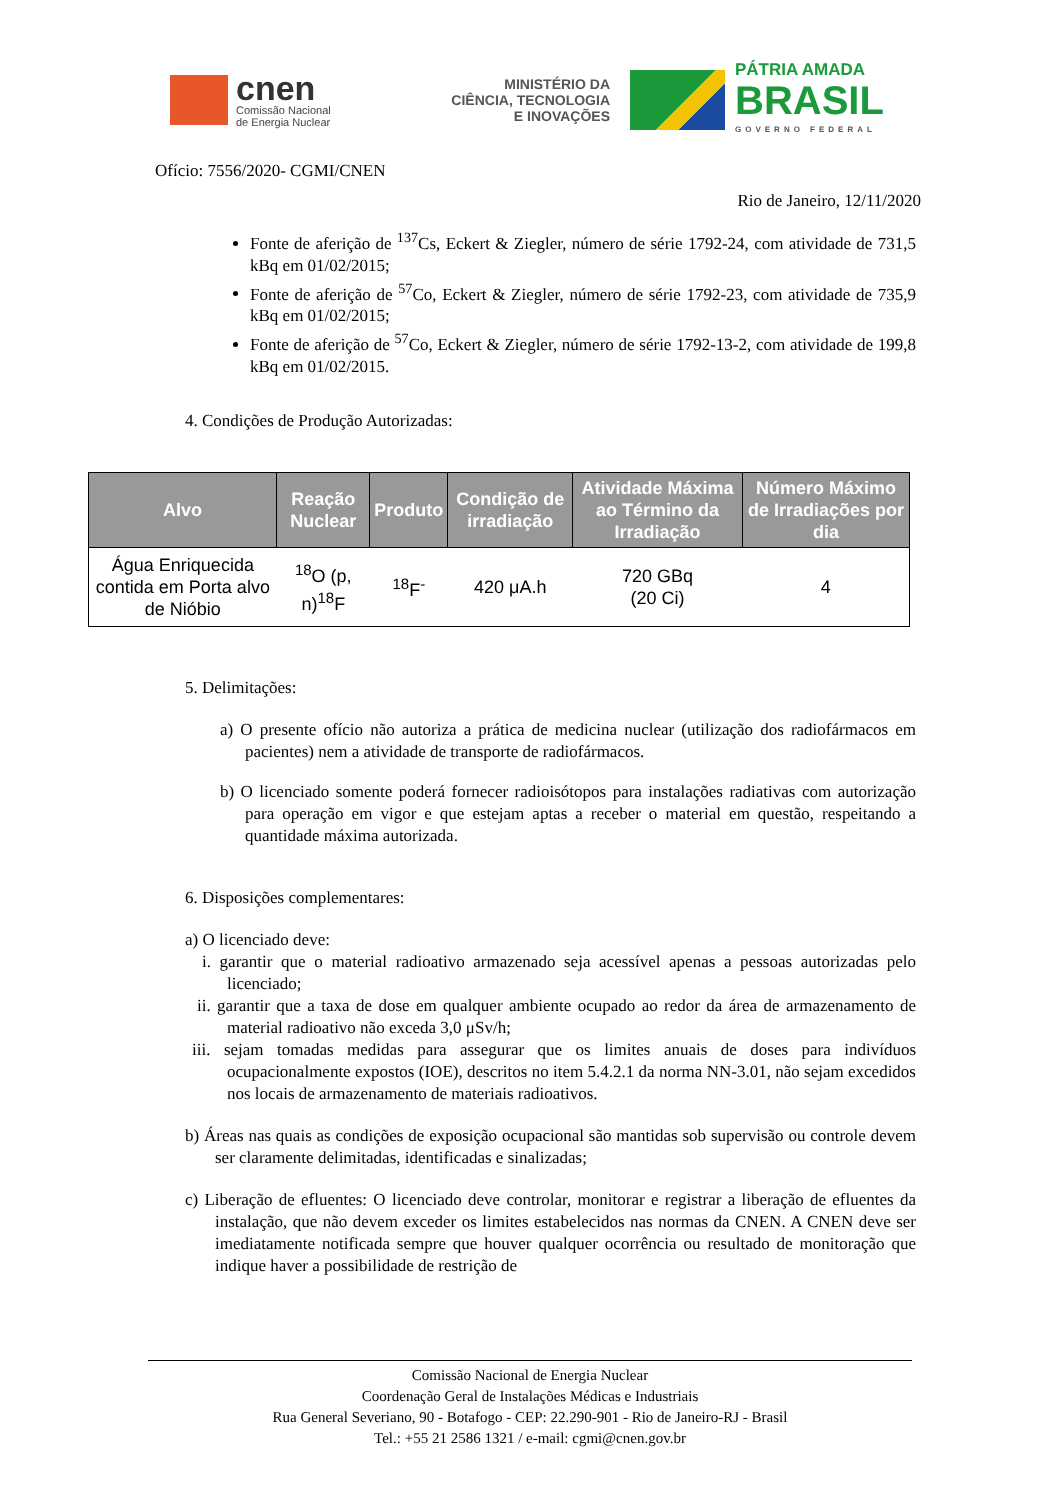cnen
Comissão Nacional
de Energia Nuclear
MINISTÉRIO DA
CIÊNCIA, TECNOLOGIA
E INOVAÇÕES
PÁTRIA AMADA
BRASIL
GOVERNO FEDERAL
Ofício: 7556/2020- CGMI/CNEN
Rio de Janeiro, 12/11/2020
Fonte de aferição de <sup>137</sup>Cs, Eckert & Ziegler, número de série 1792-24, com atividade de 731,5 kBq em 01/02/2015;
Fonte de aferição de <sup>57</sup>Co, Eckert & Ziegler, número de série 1792-23, com atividade de 735,9 kBq em 01/02/2015;
Fonte de aferição de <sup>57</sup>Co, Eckert & Ziegler, número de série 1792-13-2, com atividade de 199,8 kBq em 01/02/2015.
4. Condições de Produção Autorizadas:
| Alvo | Reação Nuclear | Produto | Condição de irradiação | Atividade Máxima ao Término da Irradiação | Número Máximo de Irradiações por dia |
| --- | --- | --- | --- | --- | --- |
| Água Enriquecida contida em Porta alvo de Nióbio | <sup>18</sup>O (p, n)<sup>18</sup>F | <sup>18</sup>F<sup>-</sup> | 420 μA.h | 720 GBq (20 Ci) | 4 |
5. Delimitações:
a) O presente ofício não autoriza a prática de medicina nuclear (utilização dos radiofármacos em pacientes) nem a atividade de transporte de radiofármacos.
b) O licenciado somente poderá fornecer radioisótopos para instalações radiativas com autorização para operação em vigor e que estejam aptas a receber o material em questão, respeitando a quantidade máxima autorizada.
6. Disposições complementares:
a) O licenciado deve:
i. garantir que o material radioativo armazenado seja acessível apenas a pessoas autorizadas pelo licenciado;
ii. garantir que a taxa de dose em qualquer ambiente ocupado ao redor da área de armazenamento de material radioativo não exceda 3,0 μSv/h;
iii. sejam tomadas medidas para assegurar que os limites anuais de doses para indivíduos ocupacionalmente expostos (IOE), descritos no item 5.4.2.1 da norma NN-3.01, não sejam excedidos nos locais de armazenamento de materiais radioativos.
b) Áreas nas quais as condições de exposição ocupacional são mantidas sob supervisão ou controle devem ser claramente delimitadas, identificadas e sinalizadas;
c) Liberação de efluentes: O licenciado deve controlar, monitorar e registrar a liberação de efluentes da instalação, que não devem exceder os limites estabelecidos nas normas da CNEN. A CNEN deve ser imediatamente notificada sempre que houver qualquer ocorrência ou resultado de monitoração que indique haver a possibilidade de restrição de
Comissão Nacional de Energia Nuclear
Coordenação Geral de Instalações Médicas e Industriais
Rua General Severiano, 90 - Botafogo - CEP: 22.290-901 - Rio de Janeiro-RJ - Brasil
Tel.: +55 21 2586 1321 / e-mail: cgmi@cnen.gov.br